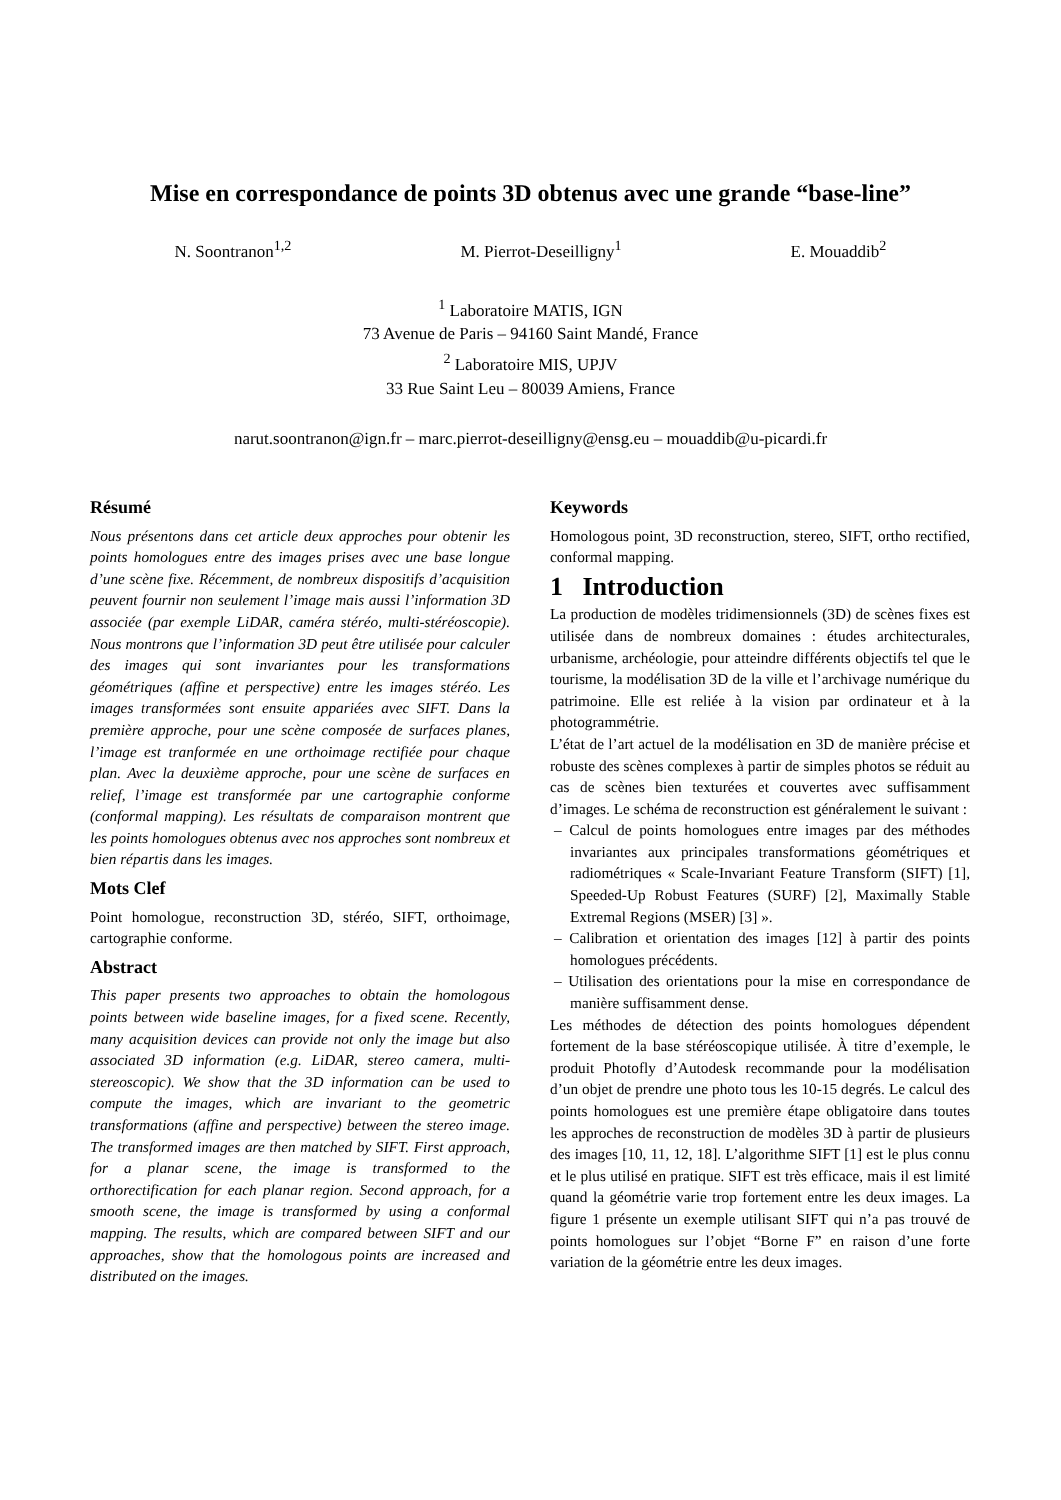Mise en correspondance de points 3D obtenus avec une grande “base-line”
N. Soontranon<sup>1,2</sup> M. Pierrot-Deseilligny<sup>1</sup> E. Mouaddib<sup>2</sup>
<sup>1</sup> Laboratoire MATIS, IGN
73 Avenue de Paris – 94160 Saint Mandé, France
<sup>2</sup> Laboratoire MIS, UPJV
33 Rue Saint Leu – 80039 Amiens, France
narut.soontranon@ign.fr – marc.pierrot-deseilligny@ensg.eu – mouaddib@u-picardi.fr
Résumé
Nous présentons dans cet article deux approches pour obtenir les points homologues entre des images prises avec une base longue d’une scène fixe. Récemment, de nombreux dispositifs d’acquisition peuvent fournir non seulement l’image mais aussi l’information 3D associée (par exemple LiDAR, caméra stéréo, multi-stéréoscopie). Nous montrons que l’information 3D peut être utilisée pour calculer des images qui sont invariantes pour les transformations géométriques (affine et perspective) entre les images stéréo. Les images transformées sont ensuite appariées avec SIFT. Dans la première approche, pour une scène composée de surfaces planes, l’image est tranformée en une orthoimage rectifiée pour chaque plan. Avec la deuxième approche, pour une scène de surfaces en relief, l’image est transformée par une cartographie conforme (conformal mapping). Les résultats de comparaison montrent que les points homologues obtenus avec nos approches sont nombreux et bien répartis dans les images.
Mots Clef
Point homologue, reconstruction 3D, stéréo, SIFT, orthoimage, cartographie conforme.
Abstract
This paper presents two approaches to obtain the homologous points between wide baseline images, for a fixed scene. Recently, many acquisition devices can provide not only the image but also associated 3D information (e.g. LiDAR, stereo camera, multi-stereoscopic). We show that the 3D information can be used to compute the images, which are invariant to the geometric transformations (affine and perspective) between the stereo image. The transformed images are then matched by SIFT. First approach, for a planar scene, the image is transformed to the orthorectification for each planar region. Second approach, for a smooth scene, the image is transformed by using a conformal mapping. The results, which are compared between SIFT and our approaches, show that the homologous points are increased and distributed on the images.
Keywords
Homologous point, 3D reconstruction, stereo, SIFT, ortho rectified, conformal mapping.
1 Introduction
La production de modèles tridimensionnels (3D) de scènes fixes est utilisée dans de nombreux domaines : études architecturales, urbanisme, archéologie, pour atteindre différents objectifs tel que le tourisme, la modélisation 3D de la ville et l’archivage numérique du patrimoine. Elle est reliée à la vision par ordinateur et à la photogrammétrie.
L’état de l’art actuel de la modélisation en 3D de manière précise et robuste des scènes complexes à partir de simples photos se réduit au cas de scènes bien texturées et couvertes avec suffisamment d’images. Le schéma de reconstruction est généralement le suivant :
– Calcul de points homologues entre images par des méthodes invariantes aux principales transformations géométriques et radiométriques « Scale-Invariant Feature Transform (SIFT) [1], Speeded-Up Robust Features (SURF) [2], Maximally Stable Extremal Regions (MSER) [3] ».
– Calibration et orientation des images [12] à partir des points homologues précédents.
– Utilisation des orientations pour la mise en correspondance de manière suffisamment dense.
Les méthodes de détection des points homologues dépendent fortement de la base stéréoscopique utilisée. À titre d’exemple, le produit Photofly d’Autodesk recommande pour la modélisation d’un objet de prendre une photo tous les 10-15 degrés. Le calcul des points homologues est une première étape obligatoire dans toutes les approches de reconstruction de modèles 3D à partir de plusieurs des images [10, 11, 12, 18]. L’algorithme SIFT [1] est le plus connu et le plus utilisé en pratique. SIFT est très efficace, mais il est limité quand la géométrie varie trop fortement entre les deux images. La figure 1 présente un exemple utilisant SIFT qui n’a pas trouvé de points homologues sur l’objet “Borne F” en raison d’une forte variation de la géométrie entre les deux images.